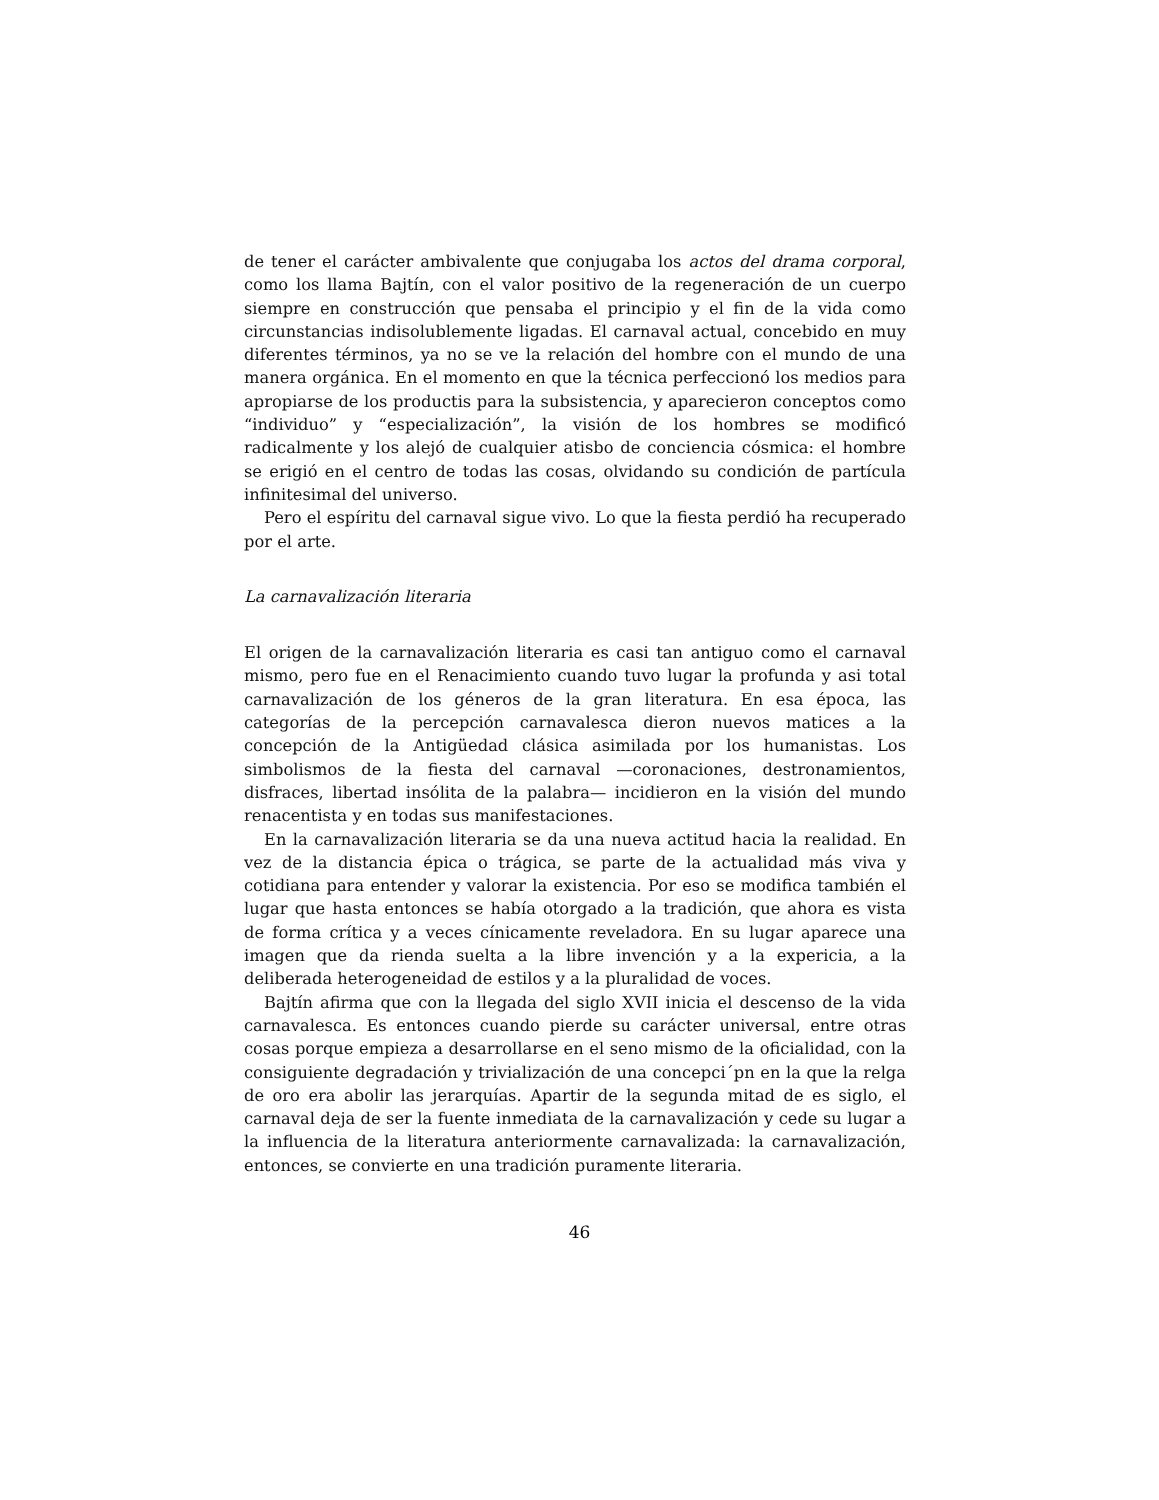de tener el carácter ambivalente que conjugaba los actos del drama corporal, como los llama Bajtín, con el valor positivo de la regeneración de un cuerpo siempre en construcción que pensaba el principio y el fin de la vida como circunstancias indisolublemente ligadas. El carnaval actual, concebido en muy diferentes términos, ya no se ve la relación del hombre con el mundo de una manera orgánica. En el momento en que la técnica perfeccionó los medios para apropiarse de los productis para la subsistencia, y aparecieron conceptos como “individuo” y “especialización”, la visión de los hombres se modificó radicalmente y los alejó de cualquier atisbo de conciencia cósmica: el hombre se erigió en el centro de todas las cosas, olvidando su condición de partícula infinitesimal del universo.
Pero el espíritu del carnaval sigue vivo. Lo que la fiesta perdió ha recuperado por el arte.
La carnavalización literaria
El origen de la carnavalización literaria es casi tan antiguo como el carnaval mismo, pero fue en el Renacimiento cuando tuvo lugar la profunda y asi total carnavalización de los géneros de la gran literatura. En esa época, las categorías de la percepción carnavalesca dieron nuevos matices a la concepción de la Antigüedad clásica asimilada por los humanistas. Los simbolismos de la fiesta del carnaval —coronaciones, destronamientos, disfraces, libertad insólita de la palabra— incidieron en la visión del mundo renacentista y en todas sus manifestaciones.
En la carnavalización literaria se da una nueva actitud hacia la realidad. En vez de la distancia épica o trágica, se parte de la actualidad más viva y cotidiana para entender y valorar la existencia. Por eso se modifica también el lugar que hasta entonces se había otorgado a la tradición, que ahora es vista de forma crítica y a veces cínicamente reveladora. En su lugar aparece una imagen que da rienda suelta a la libre invención y a la expericia, a la deliberada heterogeneidad de estilos y a la pluralidad de voces.
Bajtín afirma que con la llegada del siglo XVII inicia el descenso de la vida carnavalesca. Es entonces cuando pierde su carácter universal, entre otras cosas porque empieza a desarrollarse en el seno mismo de la oficialidad, con la consiguiente degradación y trivialización de una concepci´pn en la que la relga de oro era abolir las jerarquías. Apartir de la segunda mitad de es siglo, el carnaval deja de ser la fuente inmediata de la carnavalización y cede su lugar a la influencia de la literatura anteriormente carnavalizada: la carnavalización, entonces, se convierte en una tradición puramente literaria.
46